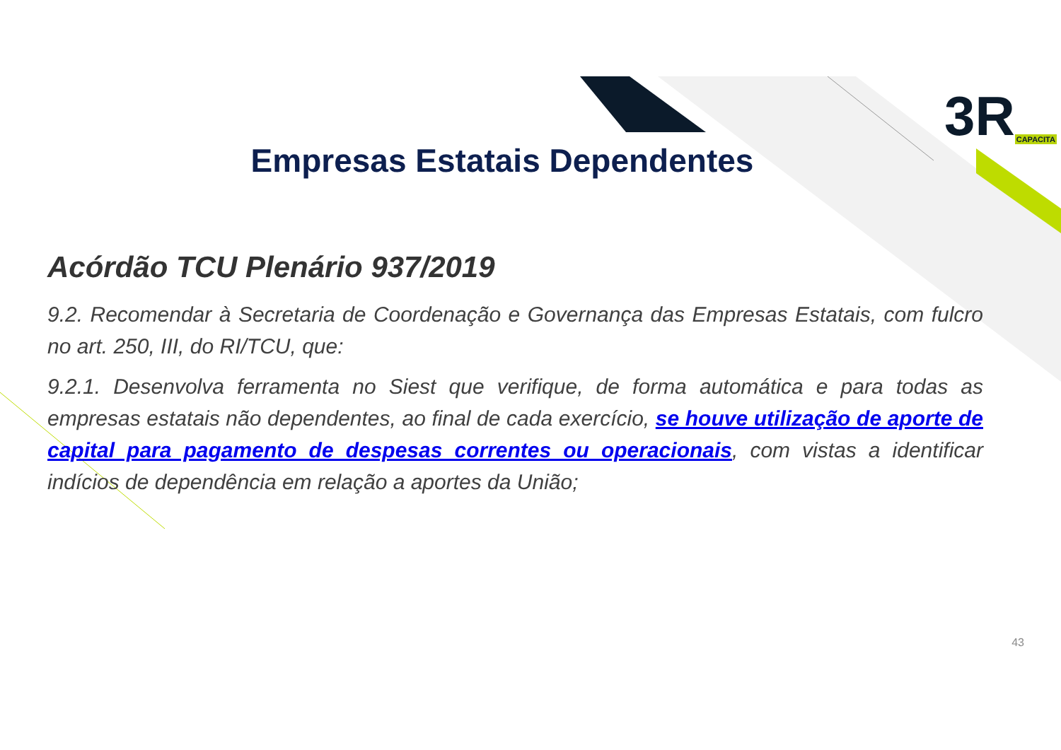3RCAPACITA
Empresas Estatais Dependentes
Acórdão TCU Plenário 937/2019
9.2. Recomendar à Secretaria de Coordenação e Governança das Empresas Estatais, com fulcro no art. 250, III, do RI/TCU, que:
9.2.1. Desenvolva ferramenta no Siest que verifique, de forma automática e para todas as empresas estatais não dependentes, ao final de cada exercício, se houve utilização de aporte de capital para pagamento de despesas correntes ou operacionais, com vistas a identificar indícios de dependência em relação a aportes da União;
43